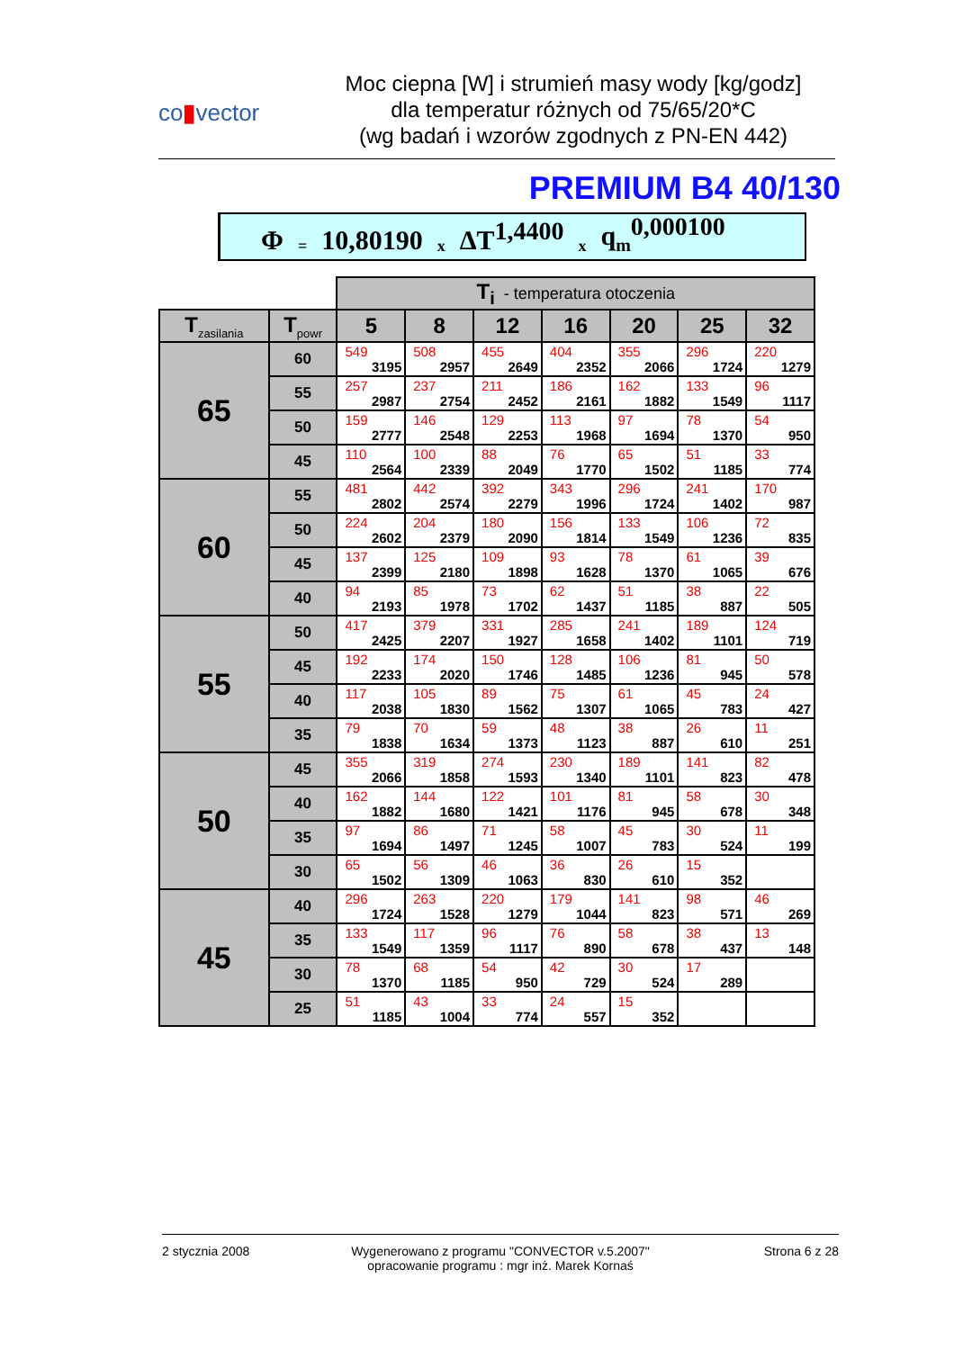co▮vector
Moc ciepna [W] i strumień masy wody [kg/godz]
dla temperatur różnych od 75/65/20*C
(wg badań i wzorów zgodnych z PN-EN 442)
PREMIUM B4 40/130
Φ = 10,80190 x ΔT<sup>1,4400</sup> x q<sub>m</sub><sup>0,000100</sup>
| | | T<sub>i</sub> - temperatura otoczenia | | | | | | |
| T<sub>zasilania</sub> | T<sub>powr</sub> | 5 | 8 | 12 | 16 | 20 | 25 | 32 |
| 65 | 60 | 549 3195 | 508 2957 | 455 2649 | 404 2352 | 355 2066 | 296 1724 | 220 1279 |
| | 55 | 257 2987 | 237 2754 | 211 2452 | 186 2161 | 162 1882 | 133 1549 | 96 1117 |
| | 50 | 159 2777 | 146 2548 | 129 2253 | 113 1968 | 97 1694 | 78 1370 | 54 950 |
| | 45 | 110 2564 | 100 2339 | 88 2049 | 76 1770 | 65 1502 | 51 1185 | 33 774 |
| 60 | 55 | 481 2802 | 442 2574 | 392 2279 | 343 1996 | 296 1724 | 241 1402 | 170 987 |
| | 50 | 224 2602 | 204 2379 | 180 2090 | 156 1814 | 133 1549 | 106 1236 | 72 835 |
| | 45 | 137 2399 | 125 2180 | 109 1898 | 93 1628 | 78 1370 | 61 1065 | 39 676 |
| | 40 | 94 2193 | 85 1978 | 73 1702 | 62 1437 | 51 1185 | 38 887 | 22 505 |
| 55 | 50 | 417 2425 | 379 2207 | 331 1927 | 285 1658 | 241 1402 | 189 1101 | 124 719 |
| | 45 | 192 2233 | 174 2020 | 150 1746 | 128 1485 | 106 1236 | 81 945 | 50 578 |
| | 40 | 117 2038 | 105 1830 | 89 1562 | 75 1307 | 61 1065 | 45 783 | 24 427 |
| | 35 | 79 1838 | 70 1634 | 59 1373 | 48 1123 | 38 887 | 26 610 | 11 251 |
| 50 | 45 | 355 2066 | 319 1858 | 274 1593 | 230 1340 | 189 1101 | 141 823 | 82 478 |
| | 40 | 162 1882 | 144 1680 | 122 1421 | 101 1176 | 81 945 | 58 678 | 30 348 |
| | 35 | 97 1694 | 86 1497 | 71 1245 | 58 1007 | 45 783 | 30 524 | 11 199 |
| | 30 | 65 1502 | 56 1309 | 46 1063 | 36 830 | 26 610 | 15 352 | |
| 45 | 40 | 296 1724 | 263 1528 | 220 1279 | 179 1044 | 141 823 | 98 571 | 46 269 |
| | 35 | 133 1549 | 117 1359 | 96 1117 | 76 890 | 58 678 | 38 437 | 13 148 |
| | 30 | 78 1370 | 68 1185 | 54 950 | 42 729 | 30 524 | 17 289 | |
| | 25 | 51 1185 | 43 1004 | 33 774 | 24 557 | 15 352 | | |
2 stycznia 2008 Wygenerowano z programu "CONVECTOR v.5.2007"
opracowanie programu : mgr inż. Marek Kornaś
Strona 6 z 28